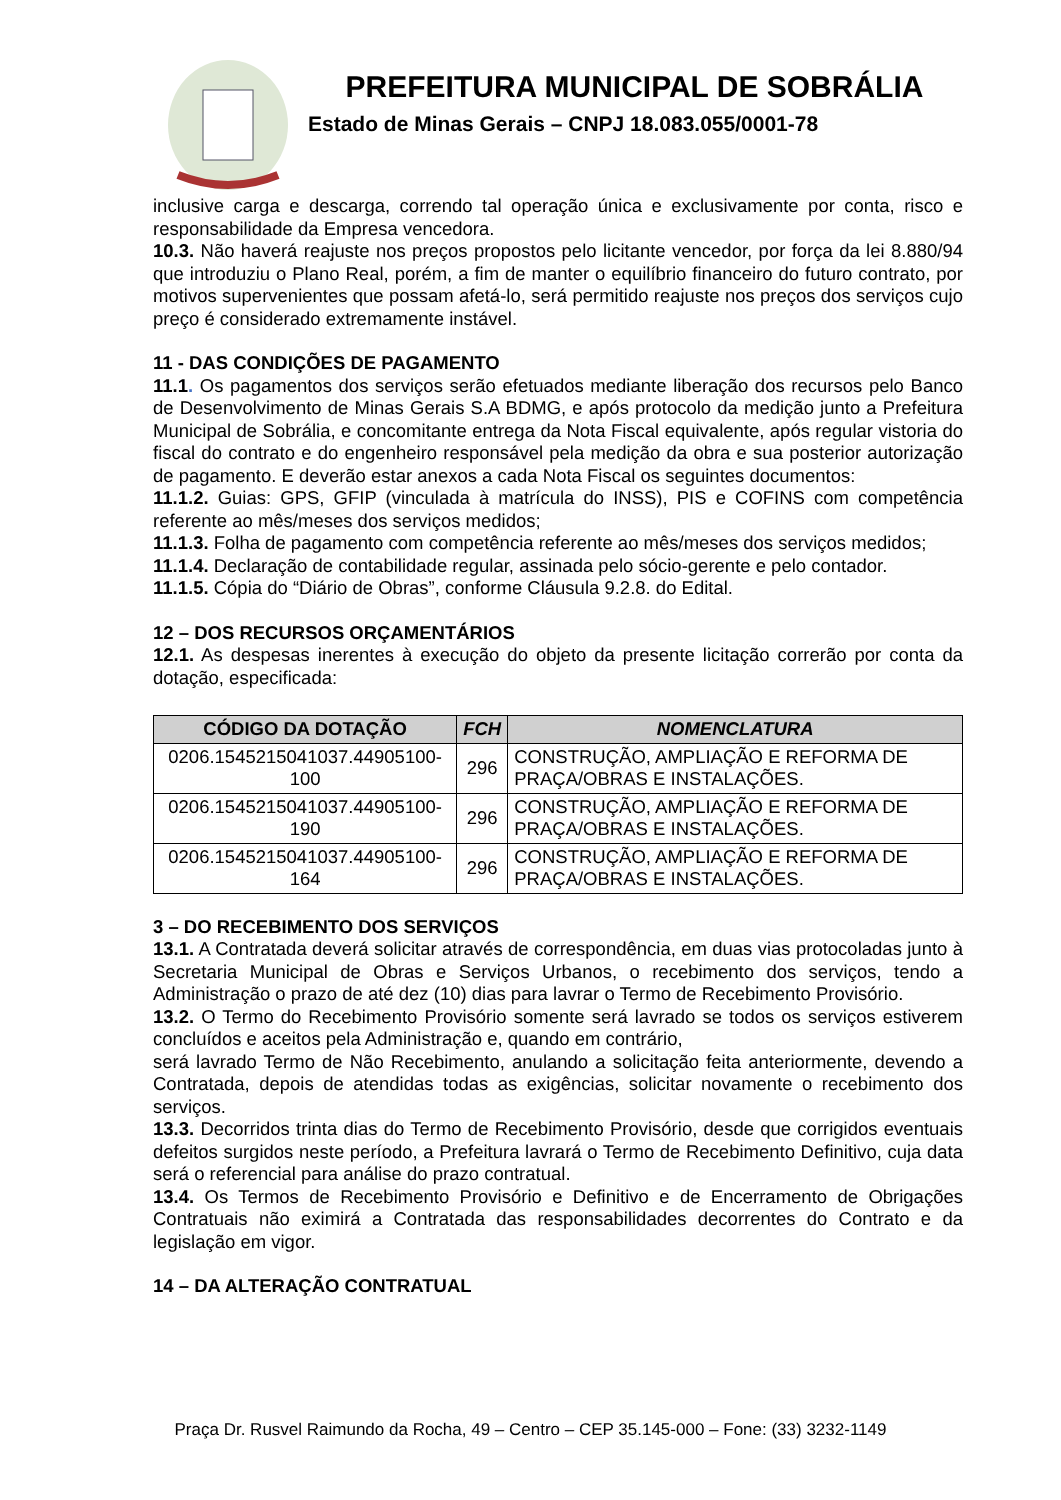PREFEITURA MUNICIPAL DE SOBRÁLIA
Estado de Minas Gerais – CNPJ 18.083.055/0001-78
inclusive carga e descarga, correndo tal operação única e exclusivamente por conta, risco e responsabilidade da Empresa vencedora.
10.3. Não haverá reajuste nos preços propostos pelo licitante vencedor, por força da lei 8.880/94 que introduziu o Plano Real, porém, a fim de manter o equilíbrio financeiro do futuro contrato, por motivos supervenientes que possam afetá-lo, será permitido reajuste nos preços dos serviços cujo preço é considerado extremamente instável.
11 - DAS CONDIÇÕES DE PAGAMENTO
11.1. Os pagamentos dos serviços serão efetuados mediante liberação dos recursos pelo Banco de Desenvolvimento de Minas Gerais S.A BDMG, e após protocolo da medição junto a Prefeitura Municipal de Sobrália, e concomitante entrega da Nota Fiscal equivalente, após regular vistoria do fiscal do contrato e do engenheiro responsável pela medição da obra e sua posterior autorização de pagamento. E deverão estar anexos a cada Nota Fiscal os seguintes documentos:
11.1.2. Guias: GPS, GFIP (vinculada à matrícula do INSS), PIS e COFINS com competência referente ao mês/meses dos serviços medidos;
11.1.3. Folha de pagamento com competência referente ao mês/meses dos serviços medidos;
11.1.4. Declaração de contabilidade regular, assinada pelo sócio-gerente e pelo contador.
11.1.5. Cópia do “Diário de Obras”, conforme Cláusula 9.2.8. do Edital.
12 – DOS RECURSOS ORÇAMENTÁRIOS
12.1. As despesas inerentes à execução do objeto da presente licitação correrão por conta da dotação, especificada:
| CÓDIGO DA DOTAÇÃO | FCH | NOMENCLATURA |
| --- | --- | --- |
| 0206.1545215041037.44905100-100 | 296 | CONSTRUÇÃO, AMPLIAÇÃO E REFORMA DE PRAÇA/OBRAS E INSTALAÇÕES. |
| 0206.1545215041037.44905100-190 | 296 | CONSTRUÇÃO, AMPLIAÇÃO E REFORMA DE PRAÇA/OBRAS E INSTALAÇÕES. |
| 0206.1545215041037.44905100-164 | 296 | CONSTRUÇÃO, AMPLIAÇÃO E REFORMA DE PRAÇA/OBRAS E INSTALAÇÕES. |
3 – DO RECEBIMENTO DOS SERVIÇOS
13.1. A Contratada deverá solicitar através de correspondência, em duas vias protocoladas junto à Secretaria Municipal de Obras e Serviços Urbanos, o recebimento dos serviços, tendo a Administração o prazo de até dez (10) dias para lavrar o Termo de Recebimento Provisório.
13.2. O Termo do Recebimento Provisório somente será lavrado se todos os serviços estiverem concluídos e aceitos pela Administração e, quando em contrário,
será lavrado Termo de Não Recebimento, anulando a solicitação feita anteriormente, devendo a Contratada, depois de atendidas todas as exigências, solicitar novamente o recebimento dos serviços.
13.3. Decorridos trinta dias do Termo de Recebimento Provisório, desde que corrigidos eventuais defeitos surgidos neste período, a Prefeitura lavrará o Termo de Recebimento Definitivo, cuja data será o referencial para análise do prazo contratual.
13.4. Os Termos de Recebimento Provisório e Definitivo e de Encerramento de Obrigações Contratuais não eximirá a Contratada das responsabilidades decorrentes do Contrato e da legislação em vigor.
14 – DA ALTERAÇÃO CONTRATUAL
Praça Dr. Rusvel Raimundo da Rocha, 49 – Centro – CEP 35.145-000 – Fone: (33) 3232-1149